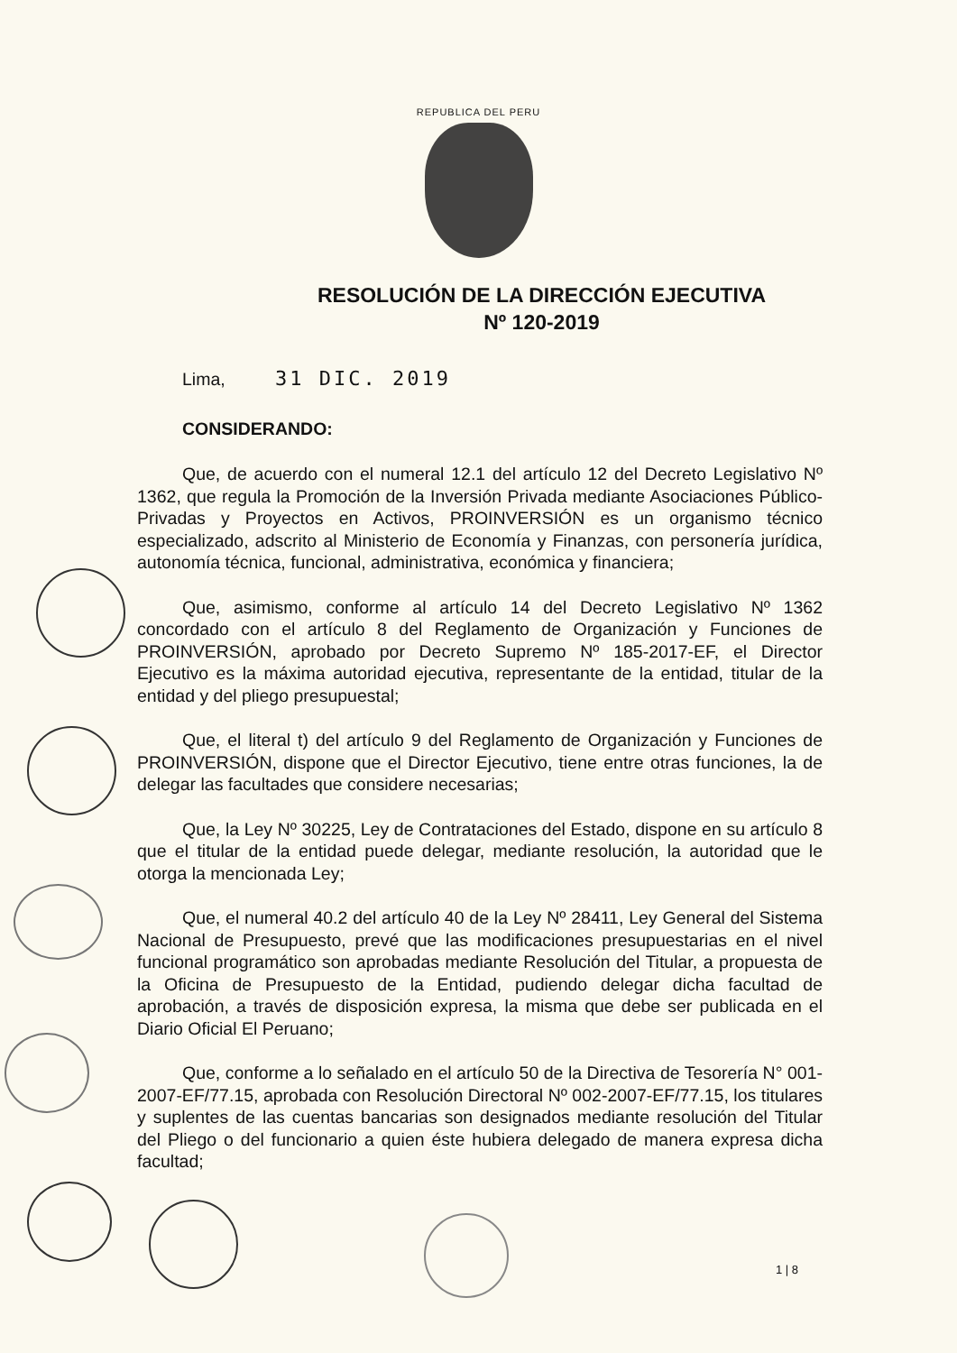REPUBLICA DEL PERU
RESOLUCIÓN DE LA DIRECCIÓN EJECUTIVA
Nº 120-2019
Lima, 31 DIC. 2019
CONSIDERANDO:
Que, de acuerdo con el numeral 12.1 del artículo 12 del Decreto Legislativo Nº 1362, que regula la Promoción de la Inversión Privada mediante Asociaciones Público-Privadas y Proyectos en Activos, PROINVERSIÓN es un organismo técnico especializado, adscrito al Ministerio de Economía y Finanzas, con personería jurídica, autonomía técnica, funcional, administrativa, económica y financiera;
Que, asimismo, conforme al artículo 14 del Decreto Legislativo Nº 1362 concordado con el artículo 8 del Reglamento de Organización y Funciones de PROINVERSIÓN, aprobado por Decreto Supremo Nº 185-2017-EF, el Director Ejecutivo es la máxima autoridad ejecutiva, representante de la entidad, titular de la entidad y del pliego presupuestal;
Que, el literal t) del artículo 9 del Reglamento de Organización y Funciones de PROINVERSIÓN, dispone que el Director Ejecutivo, tiene entre otras funciones, la de delegar las facultades que considere necesarias;
Que, la Ley Nº 30225, Ley de Contrataciones del Estado, dispone en su artículo 8 que el titular de la entidad puede delegar, mediante resolución, la autoridad que le otorga la mencionada Ley;
Que, el numeral 40.2 del artículo 40 de la Ley Nº 28411, Ley General del Sistema Nacional de Presupuesto, prevé que las modificaciones presupuestarias en el nivel funcional programático son aprobadas mediante Resolución del Titular, a propuesta de la Oficina de Presupuesto de la Entidad, pudiendo delegar dicha facultad de aprobación, a través de disposición expresa, la misma que debe ser publicada en el Diario Oficial El Peruano;
Que, conforme a lo señalado en el artículo 50 de la Directiva de Tesorería N° 001-2007-EF/77.15, aprobada con Resolución Directoral Nº 002-2007-EF/77.15, los titulares y suplentes de las cuentas bancarias son designados mediante resolución del Titular del Pliego o del funcionario a quien éste hubiera delegado de manera expresa dicha facultad;
1 | 8